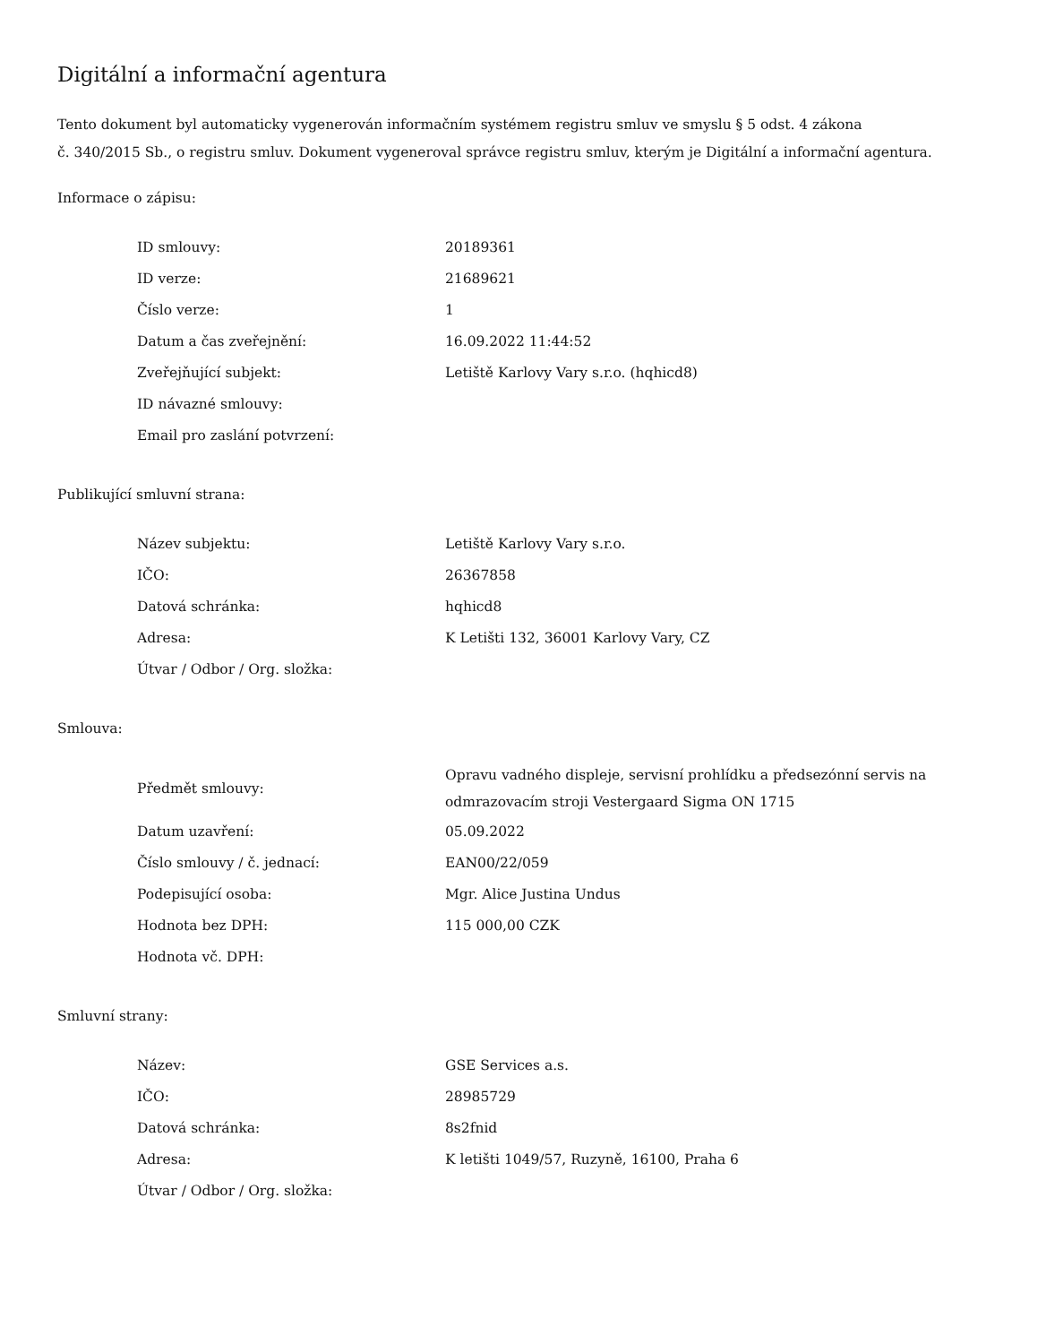Digitální a informační agentura
Tento dokument byl automaticky vygenerován informačním systémem registru smluv ve smyslu § 5 odst. 4 zákona
č. 340/2015 Sb., o registru smluv. Dokument vygeneroval správce registru smluv, kterým je Digitální a informační agentura.
Informace o zápisu:
| ID smlouvy: | 20189361 |
| ID verze: | 21689621 |
| Číslo verze: | 1 |
| Datum a čas zveřejnění: | 16.09.2022 11:44:52 |
| Zveřejňující subjekt: | Letiště Karlovy Vary s.r.o. (hqhicd8) |
| ID návazné smlouvy: | |
| Email pro zaslání potvrzení: | |
Publikující smluvní strana:
| Název subjektu: | Letiště Karlovy Vary s.r.o. |
| IČO: | 26367858 |
| Datová schránka: | hqhicd8 |
| Adresa: | K Letišti 132, 36001 Karlovy Vary, CZ |
| Útvar / Odbor / Org. složka: | |
Smlouva:
| Předmět smlouvy: | Opravu vadného displeje, servisní prohlídku a předsezónní servis na odmrazovacím stroji Vestergaard Sigma ON 1715 |
| Datum uzavření: | 05.09.2022 |
| Číslo smlouvy / č. jednací: | EAN00/22/059 |
| Podepisující osoba: | Mgr. Alice Justina Undus |
| Hodnota bez DPH: | 115 000,00 CZK |
| Hodnota vč. DPH: | |
Smluvní strany:
| Název: | GSE Services a.s. |
| IČO: | 28985729 |
| Datová schránka: | 8s2fnid |
| Adresa: | K letišti 1049/57, Ruzyně, 16100, Praha 6 |
| Útvar / Odbor / Org. složka: | |